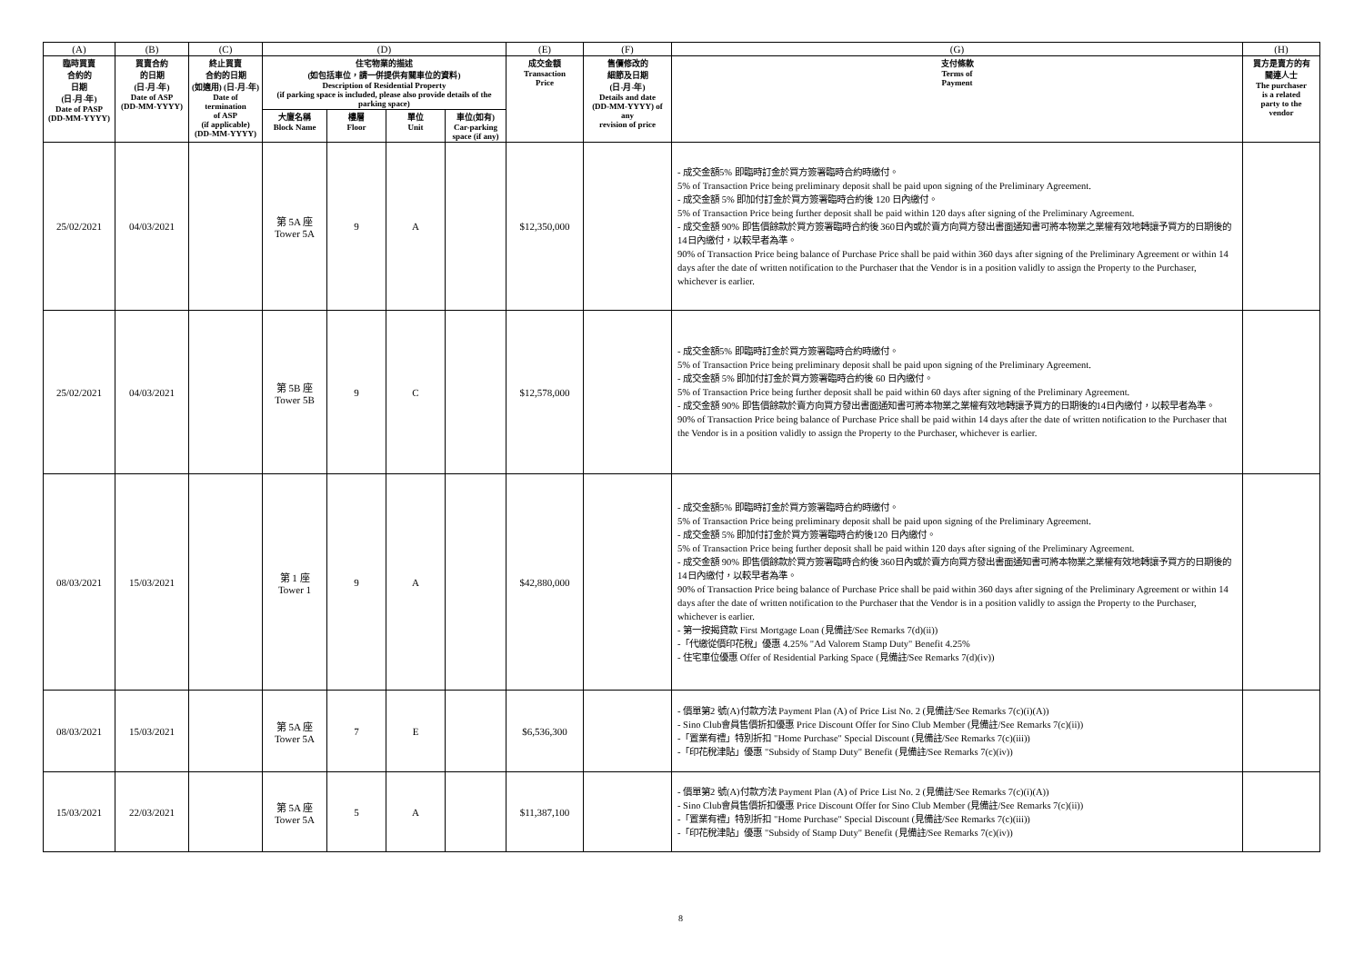| (A) | (B) | (C) | (D) | | | | (E) | (F) | (G) | (H) |
| --- | --- | --- | --- | --- | --- | --- | --- | --- | --- | --- |
| 臨時買賣 合約的 日期 (日-月-年) Date of PASP (DD-MM-YYYY) | 買賣合約 的日期 (日-月-年) Date of ASP (DD-MM-YYYY) | 終止買賣 合約的日期 (如適用) (日-月-年) Date of termination of ASP (if applicable) (DD-MM-YYYY) | 住宅物業的描述 (如包括車位，請一併提供有關車位的資料) Description of Residential Property (if parking space is included, please also provide details of the parking space) | | | | 成交金額 Transaction Price | 售價修改的 細節及日期 (日-月-年) Details and date (DD-MM-YYYY) of any revision of price | 支付條款 Terms of Payment | 買方是賣方的有 關連人士 The purchaser is a related party to the vendor |
| | | | 大廈名稱 Block Name | 樓層 Floor | 單位 Unit | 車位(如有) Car-parking space (if any) | | | | |
| 25/02/2021 | 04/03/2021 | | 第 5A 座 Tower 5A | 9 | A | | $12,350,000 | | - 成交金額5% 即臨時訂金於買方簽署臨時合約時繳付。 5% of Transaction Price being preliminary deposit shall be paid upon signing of the Preliminary Agreement. - 成交金額 5% 即加付訂金於買方簽署臨時合約後 120 日內繳付。 5% of Transaction Price being further deposit shall be paid within 120 days after signing of the Preliminary Agreement. - 成交金額 90% 即售價餘款於買方簽署臨時合約後 360日內或於賣方向買方發出書面通知書可將本物業之業權有效地轉讓予買方的日期後的14日內繳付，以較早者為準。 90% of Transaction Price being balance of Purchase Price shall be paid within 360 days after signing of the Preliminary Agreement or within 14 days after the date of written notification to the Purchaser that the Vendor is in a position validly to assign the Property to the Purchaser, whichever is earlier. | |
| 25/02/2021 | 04/03/2021 | | 第 5B 座 Tower 5B | 9 | C | | $12,578,000 | | - 成交金額5% 即臨時訂金於買方簽署臨時合約時繳付。 5% of Transaction Price being preliminary deposit shall be paid upon signing of the Preliminary Agreement. - 成交金額 5% 即加付訂金於買方簽署臨時合約後 60 日內繳付。 5% of Transaction Price being further deposit shall be paid within 60 days after signing of the Preliminary Agreement. - 成交金額 90% 即售價餘款於賣方向買方發出書面通知書可將本物業之業權有效地轉讓予買方的日期後的14日內繳付，以較早者為準。 90% of Transaction Price being balance of Purchase Price shall be paid within 14 days after the date of written notification to the Purchaser that the Vendor is in a position validly to assign the Property to the Purchaser, whichever is earlier. | |
| 08/03/2021 | 15/03/2021 | | 第 1 座 Tower 1 | 9 | A | | $42,880,000 | | - 成交金額5% 即臨時訂金於買方簽署臨時合約時繳付。 5% of Transaction Price being preliminary deposit shall be paid upon signing of the Preliminary Agreement. - 成交金額 5% 即加付訂金於買方簽署臨時合約後120 日內繳付。 5% of Transaction Price being further deposit shall be paid within 120 days after signing of the Preliminary Agreement. - 成交金額 90% 即售價餘款於買方簽署臨時合約後 360日內或於賣方向買方發出書面通知書可將本物業之業權有效地轉讓予買方的日期後的14日內繳付，以較早者為準。 90% of Transaction Price being balance of Purchase Price shall be paid within 360 days after signing of the Preliminary Agreement or within 14 days after the date of written notification to the Purchaser that the Vendor is in a position validly to assign the Property to the Purchaser, whichever is earlier. - 第一按揭貸款 First Mortgage Loan (見備註/See Remarks 7(d)(ii)) -「代繳從價印花稅」優惠 4.25% "Ad Valorem Stamp Duty" Benefit 4.25% - 住宅車位優惠 Offer of Residential Parking Space (見備註/See Remarks 7(d)(iv)) | |
| 08/03/2021 | 15/03/2021 | | 第 5A 座 Tower 5A | 7 | E | | $6,536,300 | | - 價單第2 號(A)付款方法 Payment Plan (A) of Price List No. 2 (見備註/See Remarks 7(c)(i)(A)) - Sino Club會員售價折扣優惠 Price Discount Offer for Sino Club Member (見備註/See Remarks 7(c)(ii)) -「置業有禮」特別折扣 "Home Purchase" Special Discount (見備註/See Remarks 7(c)(iii)) -「印花稅津貼」優惠 "Subsidy of Stamp Duty" Benefit (見備註/See Remarks 7(c)(iv)) | |
| 15/03/2021 | 22/03/2021 | | 第 5A 座 Tower 5A | 5 | A | | $11,387,100 | | - 價單第2 號(A)付款方法 Payment Plan (A) of Price List No. 2 (見備註/See Remarks 7(c)(i)(A)) - Sino Club會員售價折扣優惠 Price Discount Offer for Sino Club Member (見備註/See Remarks 7(c)(ii)) -「置業有禮」特別折扣 "Home Purchase" Special Discount (見備註/See Remarks 7(c)(iii)) -「印花稅津貼」優惠 "Subsidy of Stamp Duty" Benefit (見備註/See Remarks 7(c)(iv)) | |
8